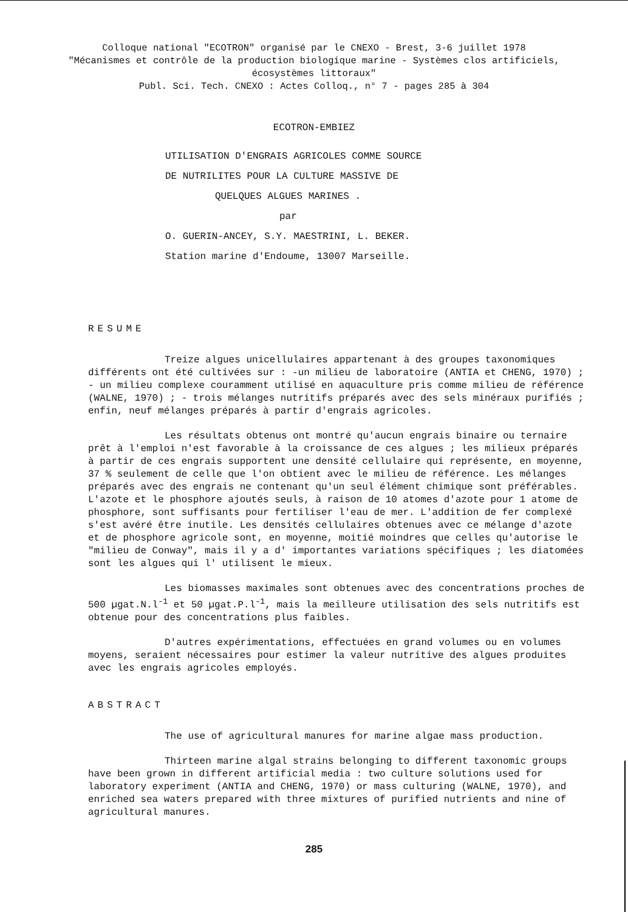Colloque national "ECOTRON" organisé par le CNEXO - Brest, 3-6 juillet 1978
"Mécanismes et contrôle de la production biologique marine - Systèmes clos artificiels,
écosystèmes littoraux"
Publ. Sci. Tech. CNEXO : Actes Colloq., n° 7 - pages 285 à 304
ECOTRON-EMBIEZ
UTILISATION D'ENGRAIS AGRICOLES COMME SOURCE
DE NUTRILITES POUR LA CULTURE MASSIVE DE
QUELQUES ALGUES MARINES .
par
O. GUERIN-ANCEY, S.Y. MAESTRINI, L. BEKER.
Station marine d'Endoume, 13007 Marseille.
RESUME
Treize algues unicellulaires appartenant à des groupes taxonomiques différents ont été cultivées sur : -un milieu de laboratoire (ANTIA et CHENG, 1970) ; - un milieu complexe couramment utilisé en aquaculture pris comme milieu de référence (WALNE, 1970) ; - trois mélanges nutritifs préparés avec des sels minéraux purifiés ; enfin, neuf mélanges préparés à partir d'engrais agricoles.
Les résultats obtenus ont montré qu'aucun engrais binaire ou ternaire prêt à l'emploi n'est favorable à la croissance de ces algues ; les milieux préparés à partir de ces engrais supportent une densité cellulaire qui représente, en moyenne, 37 % seulement de celle que l'on obtient avec le milieu de référence. Les mélanges préparés avec des engrais ne contenant qu'un seul élément chimique sont préférables. L'azote et le phosphore ajoutés seuls, à raison de 10 atomes d'azote pour 1 atome de phosphore, sont suffisants pour fertiliser l'eau de mer. L'addition de fer complexé s'est avéré être inutile. Les densités cellulaires obtenues avec ce mélange d'azote et de phosphore agricole sont, en moyenne, moitié moindres que celles qu'autorise le "milieu de Conway", mais il y a d' importantes variations spécifiques ; les diatomées sont les algues qui l' utilisent le mieux.
Les biomasses maximales sont obtenues avec des concentrations proches de 500 µgat.N.l<sup>-1</sup> et 50 µgat.P.l<sup>-1</sup>, mais la meilleure utilisation des sels nutritifs est obtenue pour des concentrations plus faibles.
D'autres expérimentations, effectuées en grand volumes ou en volumes moyens, seraient nécessaires pour estimer la valeur nutritive des algues produites avec les engrais agricoles employés.
ABSTRACT
The use of agricultural manures for marine algae mass production.
Thirteen marine algal strains belonging to different taxonomic groups have been grown in different artificial media : two culture solutions used for laboratory experiment (ANTIA and CHENG, 1970) or mass culturing (WALNE, 1970), and enriched sea waters prepared with three mixtures of purified nutrients and nine of agricultural manures.
285